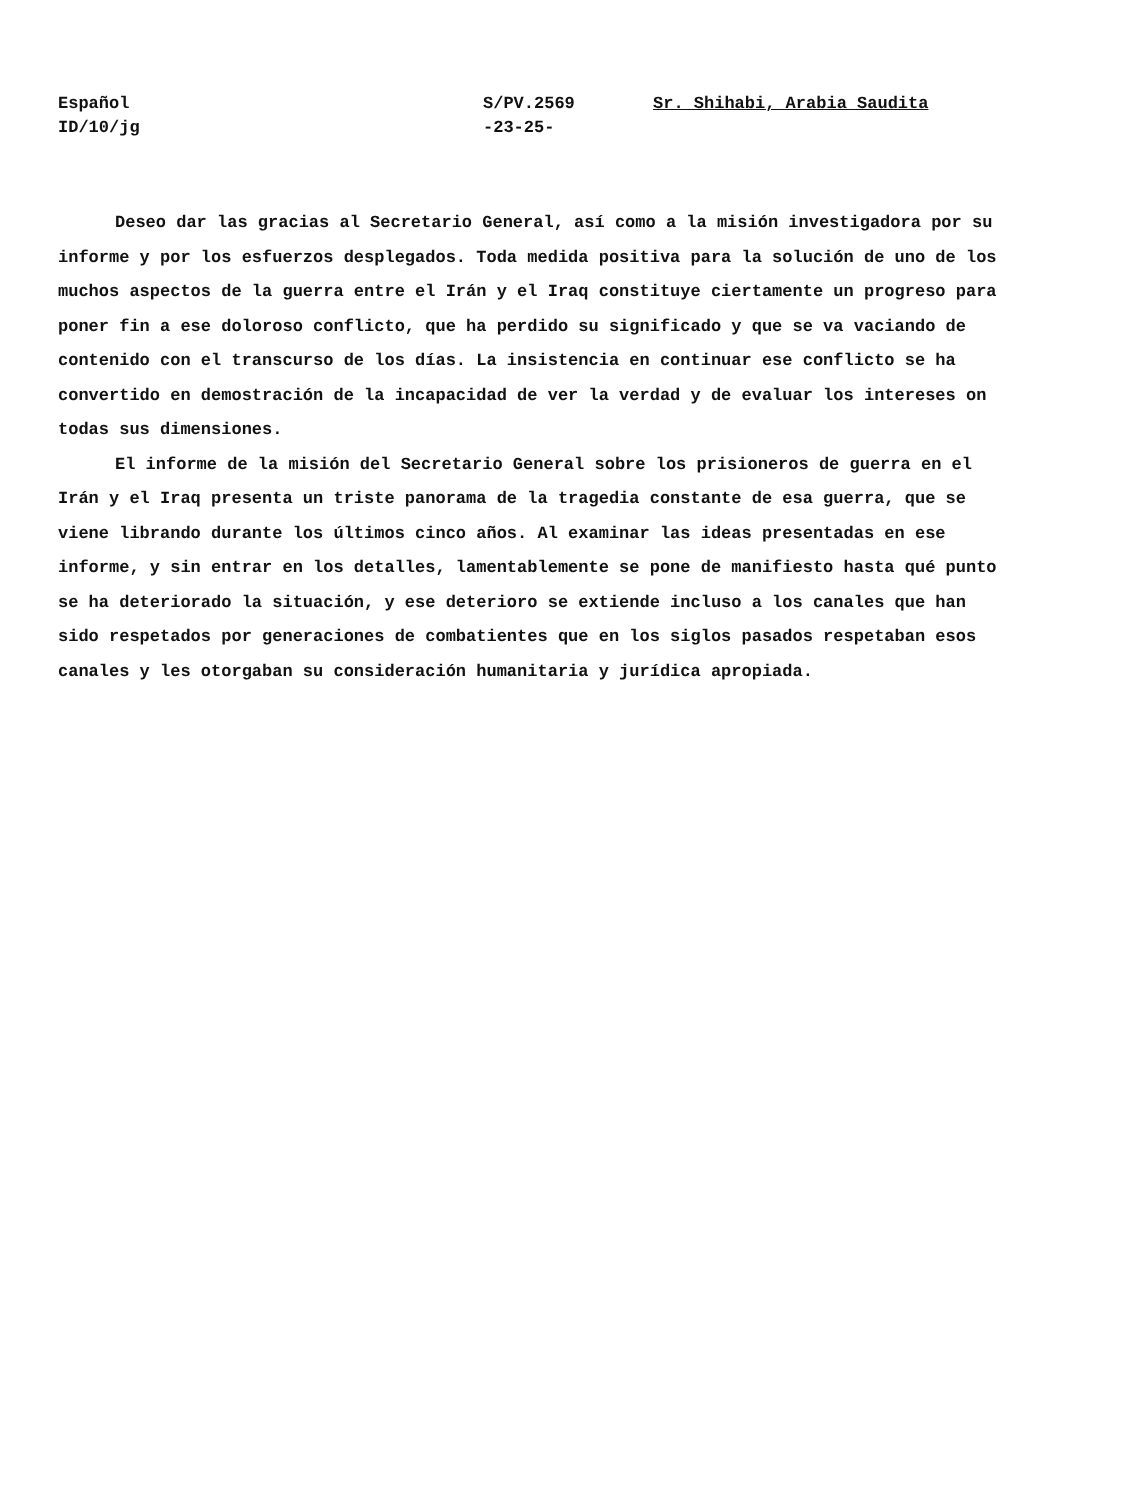Español
ID/10/jg
S/PV.2569
-23-25-
Sr. Shihabi, Arabia Saudita
Deseo dar las gracias al Secretario General, así como a la misión investigadora por su informe y por los esfuerzos desplegados. Toda medida positiva para la solución de uno de los muchos aspectos de la guerra entre el Irán y el Iraq constituye ciertamente un progreso para poner fin a ese doloroso conflicto, que ha perdido su significado y que se va vaciando de contenido con el transcurso de los días. La insistencia en continuar ese conflicto se ha convertido en demostración de la incapacidad de ver la verdad y de evaluar los intereses on todas sus dimensiones.
El informe de la misión del Secretario General sobre los prisioneros de guerra en el Irán y el Iraq presenta un triste panorama de la tragedia constante de esa guerra, que se viene librando durante los últimos cinco años. Al examinar las ideas presentadas en ese informe, y sin entrar en los detalles, lamentablemente se pone de manifiesto hasta qué punto se ha deteriorado la situación, y ese deterioro se extiende incluso a los canales que han sido respetados por generaciones de combatientes que en los siglos pasados respetaban esos canales y les otorgaban su consideración humanitaria y jurídica apropiada.